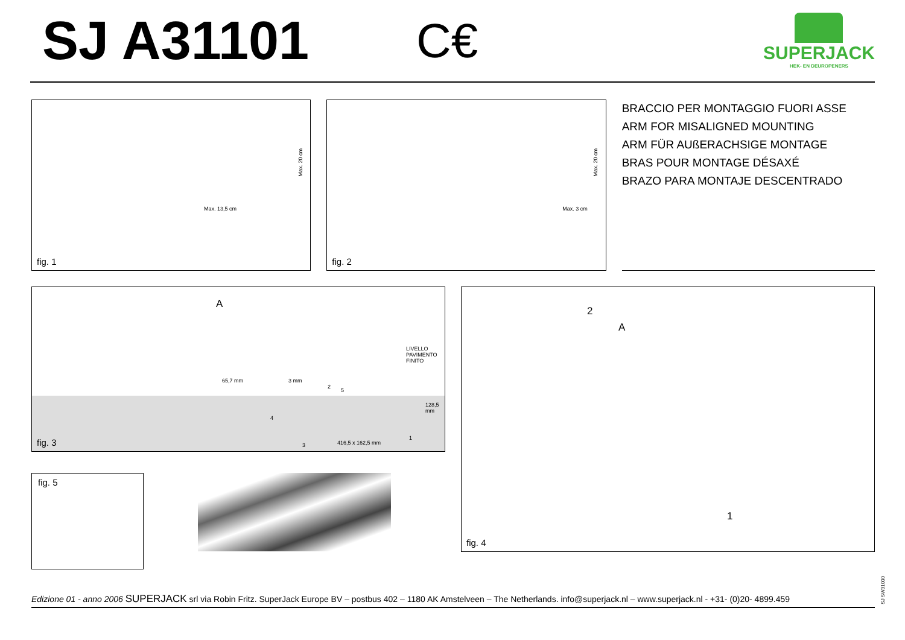SJ A31101 C€
SUPERJACK
HEK- EN DEUROPENERS
Max. 13,5 cm
Max. 20 cm
fig. 1
Max. 3 cm
Max. 20 cm
fig. 2
BRACCIO PER MONTAGGIO FUORI ASSE
ARM FOR MISALIGNED MOUNTING
ARM FÜR AUßERACHSIGE MONTAGE
BRAS POUR MONTAGE DÉSAXÉ
BRAZO PARA MONTAJE DESCENTRADO
A
LIVELLO
PAVIMENTO
FINITO
2
5
65,7 mm 3 mm
128,5 mm
4
1
3 416,5 x 162,5 mm fig. 3
fig. 5
2
A
1
fig. 4
Edizione 01 - anno 2006 SUPERJACK srl via Robin Fritz. SuperJack Europe BV – postbus 402 – 1180 AK Amstelveen – The Netherlands. info@superjack.nl – www.superjack.nl - +31- (0)20- 4899.459
SJ SW31000